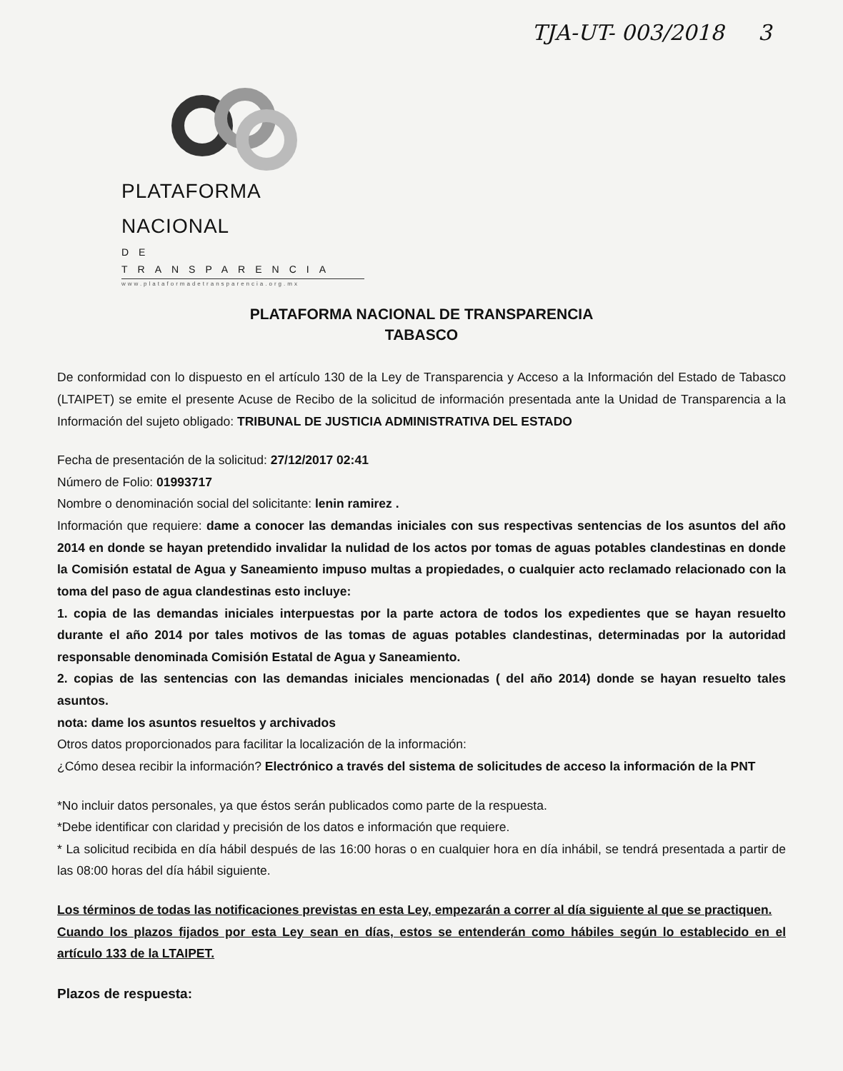TJA-UT- 003/2018 3
PLATAFORMA NACIONAL
DE TRANSPARENCIA
www.plataformadetransparencia.org.mx
PLATAFORMA NACIONAL DE TRANSPARENCIA
TABASCO
De conformidad con lo dispuesto en el artículo 130 de la Ley de Transparencia y Acceso a la Información del Estado de Tabasco (LTAIPET) se emite el presente Acuse de Recibo de la solicitud de información presentada ante la Unidad de Transparencia a la Información del sujeto obligado: TRIBUNAL DE JUSTICIA ADMINISTRATIVA DEL ESTADO
Fecha de presentación de la solicitud: 27/12/2017 02:41
Número de Folio: 01993717
Nombre o denominación social del solicitante: lenin ramirez .
Información que requiere: dame a conocer las demandas iniciales con sus respectivas sentencias de los asuntos del año 2014 en donde se hayan pretendido invalidar la nulidad de los actos por tomas de aguas potables clandestinas en donde la Comisión estatal de Agua y Saneamiento impuso multas a propiedades, o cualquier acto reclamado relacionado con la toma del paso de agua clandestinas esto incluye:
1. copia de las demandas iniciales interpuestas por la parte actora de todos los expedientes que se hayan resuelto durante el año 2014 por tales motivos de las tomas de aguas potables clandestinas, determinadas por la autoridad responsable denominada Comisión Estatal de Agua y Saneamiento.
2. copias de las sentencias con las demandas iniciales mencionadas ( del año 2014) donde se hayan resuelto tales asuntos.
nota: dame los asuntos resueltos y archivados
Otros datos proporcionados para facilitar la localización de la información:
¿Cómo desea recibir la información? Electrónico a través del sistema de solicitudes de acceso la información de la PNT
*No incluir datos personales, ya que éstos serán publicados como parte de la respuesta.
*Debe identificar con claridad y precisión de los datos e información que requiere.
* La solicitud recibida en día hábil después de las 16:00 horas o en cualquier hora en día inhábil, se tendrá presentada a partir de las 08:00 horas del día hábil siguiente.
Los términos de todas las notificaciones previstas en esta Ley, empezarán a correr al día siguiente al que se practiquen.
Cuando los plazos fijados por esta Ley sean en días, estos se entenderán como hábiles según lo establecido en el artículo 133 de la LTAIPET.
Plazos de respuesta: